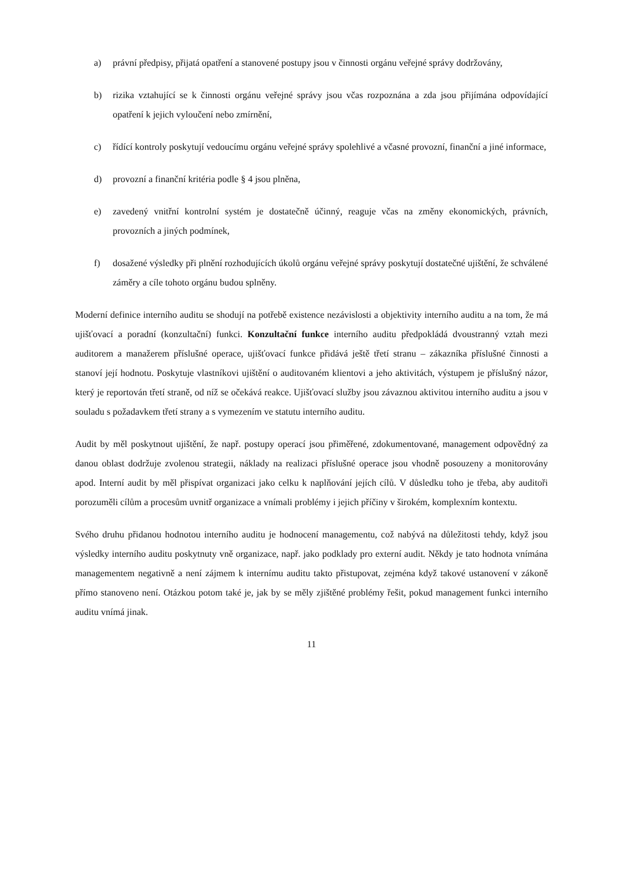a) právní předpisy, přijatá opatření a stanovené postupy jsou v činnosti orgánu veřejné správy dodržovány,
b) rizika vztahující se k činnosti orgánu veřejné správy jsou včas rozpoznána a zda jsou přijímána odpovídající opatření k jejich vyloučení nebo zmírnění,
c) řídící kontroly poskytují vedoucímu orgánu veřejné správy spolehlivé a včasné provozní, finanční a jiné informace,
d) provozní a finanční kritéria podle § 4 jsou plněna,
e) zavedený vnitřní kontrolní systém je dostatečně účinný, reaguje včas na změny ekonomických, právních, provozních a jiných podmínek,
f) dosažené výsledky při plnění rozhodujících úkolů orgánu veřejné správy poskytují dostatečné ujištění, že schválené záměry a cíle tohoto orgánu budou splněny.
Moderní definice interního auditu se shodují na potřebě existence nezávislosti a objektivity interního auditu a na tom, že má ujišťovací a poradní (konzultační) funkci. Konzultační funkce interního auditu předpokládá dvoustranný vztah mezi auditorem a manažerem příslušné operace, ujišťovací funkce přidává ještě třetí stranu – zákazníka příslušné činnosti a stanoví její hodnotu. Poskytuje vlastníkovi ujištění o auditovaném klientovi a jeho aktivitách, výstupem je příslušný názor, který je reportován třetí straně, od níž se očekává reakce. Ujišťovací služby jsou závaznou aktivitou interního auditu a jsou v souladu s požadavkem třetí strany a s vymezením ve statutu interního auditu.
Audit by měl poskytnout ujištění, že např. postupy operací jsou přiměřené, zdokumentované, management odpovědný za danou oblast dodržuje zvolenou strategii, náklady na realizaci příslušné operace jsou vhodně posouzeny a monitorovány apod. Interní audit by měl přispívat organizaci jako celku k naplňování jejích cílů. V důsledku toho je třeba, aby auditoři porozuměli cílům a procesům uvnitř organizace a vnímali problémy i jejich příčiny v širokém, komplexním kontextu.
Svého druhu přidanou hodnotou interního auditu je hodnocení managementu, což nabývá na důležitosti tehdy, když jsou výsledky interního auditu poskytnuty vně organizace, např. jako podklady pro externí audit. Někdy je tato hodnota vnímána managementem negativně a není zájmem k internímu auditu takto přistupovat, zejména když takové ustanovení v zákoně přímo stanoveno není. Otázkou potom také je, jak by se měly zjištěné problémy řešit, pokud management funkci interního auditu vnímá jinak.
11